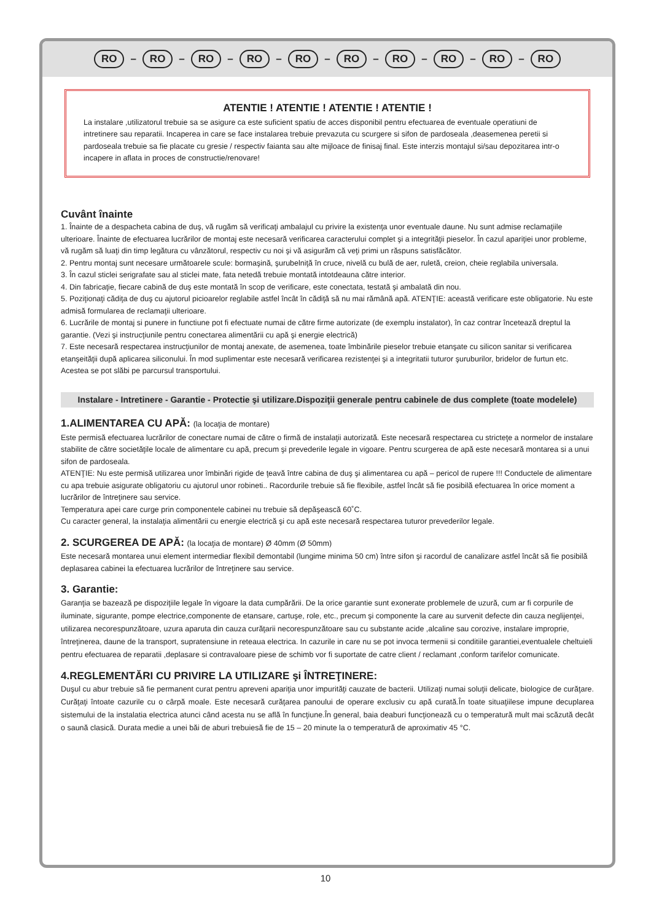RO – RO – RO – RO – RO – RO – RO – RO – RO – RO
ATENTIE ! ATENTIE ! ATENTIE ! ATENTIE !
La instalare ,utilizatorul trebuie sa se asigure ca este suficient spatiu de acces disponibil pentru efectuarea de eventuale operatiuni de intretinere sau reparatii. Incaperea in care se face instalarea trebuie prevazuta cu scurgere si sifon de pardoseala ,deasemenea peretii si pardoseala trebuie sa fie placate cu gresie / respectiv faianta sau alte mijloace de finisaj final. Este interzis montajul si/sau depozitarea intr-o incapere in aflata in proces de constructie/renovare!
Cuvânt înainte
1. Înainte de a despacheta cabina de duş, vă rugăm să verificaţi ambalajul cu privire la existenţa unor eventuale daune. Nu sunt admise reclamaţiile ulterioare. Înainte de efectuarea lucrărilor de montaj este necesară verificarea caracterului complet şi a integrităţii pieselor. În cazul apariţiei unor probleme, vă rugăm să luaţi din timp legătura cu vânzătorul, respectiv cu noi şi vă asigurăm că veţi primi un răspuns satisfăcător.
2. Pentru montaj sunt necesare următoarele scule: bormaşină, şurubelniţă în cruce, nivelă cu bulă de aer, ruletă, creion, cheie reglabila universala.
3. În cazul sticlei serigrafate sau al sticlei mate, fata netedă trebuie montată intotdeauna către interior.
4. Din fabricaţie, fiecare cabină de duş este montată în scop de verificare, este conectata, testată şi ambalată din nou.
5. Poziţionaţi cădiţa de duş cu ajutorul picioarelor reglabile astfel încât în cădiţă să nu mai rămână apă. ATENŢIE: această verificare este obligatorie. Nu este admisă formularea de reclamaţii ulterioare.
6. Lucrările de montaj si punere in functiune pot fi efectuate numai de către firme autorizate (de exemplu instalator), în caz contrar încetează dreptul la garantie. (Vezi şi instrucţiunile pentru conectarea alimentării cu apă şi energie electrică)
7. Este necesară respectarea instrucţiunilor de montaj anexate, de asemenea, toate îmbinările pieselor trebuie etanşate cu silicon sanitar si verificarea etanşeităţii după aplicarea siliconului. În mod suplimentar este necesară verificarea rezistenţei şi a integritatii tuturor şuruburilor, bridelor de furtun etc. Acestea se pot slăbi pe parcursul transportului.
Instalare - Intretinere - Garantie - Protectie şi utilizare.Dispoziţii generale pentru cabinele de dus complete (toate modelele)
1.ALIMENTAREA CU APĂ: (la locaţia de montare)
Este permisă efectuarea lucrărilor de conectare numai de către o firmă de instalaţii autorizată. Este necesară respectarea cu stricteţe a normelor de instalare stabilite de către societăţile locale de alimentare cu apă, precum şi prevederile legale in vigoare. Pentru scurgerea de apă este necesară montarea si a unui sifon de pardoseala.
ATENŢIE: Nu este permisă utilizarea unor îmbinări rigide de ţeavă între cabina de duş şi alimentarea cu apă – pericol de rupere !!! Conductele de alimentare cu apa trebuie asigurate obligatoriu cu ajutorul unor robineti.. Racordurile trebuie să fie flexibile, astfel încât să fie posibilă efectuarea în orice moment a lucrărilor de întreţinere sau service.
Temperatura apei care curge prin componentele cabinei nu trebuie să depăşească 60˚C.
Cu caracter general, la instalaţia alimentării cu energie electrică şi cu apă este necesară respectarea tuturor prevederilor legale.
2. SCURGEREA DE APĂ: (la locaţia de montare) Ø 40mm (Ø 50mm)
Este necesară montarea unui element intermediar flexibil demontabil (lungime minima 50 cm) între sifon şi racordul de canalizare astfel încât să fie posibilă deplasarea cabinei la efectuarea lucrărilor de întreţinere sau service.
3. Garantie:
Garanţia se bazează pe dispoziţiile legale în vigoare la data cumpărării. De la orice garantie sunt exonerate problemele de uzură, cum ar fi corpurile de iluminate, sigurante, pompe electrice,componente de etansare, cartuşe, role, etc., precum şi componente la care au survenit defecte din cauza neglijenţei, utilizarea necorespunzătoare, uzura aparuta din cauza curăţarii necorespunzătoare sau cu substante acide ,alcaline sau corozive, instalare improprie, întreţinerea, daune de la transport, supratensiune in reteaua electrica. In cazurile in care nu se pot invoca termenii si conditiile garantiei,eventualele cheltuieli pentru efectuarea de reparatii ,deplasare si contravaloare piese de schimb vor fi suportate de catre client / reclamant ,conform tarifelor comunicate.
4.REGLEMENTĂRI CU PRIVIRE LA UTILIZARE şi ÎNTREŢINERE:
Duşul cu abur trebuie să fie permanent curat pentru apreveni apariţia unor impurităţi cauzate de bacterii. Utilizaţi numai soluţii delicate, biologice de curăţare. Curăţaţi întoate cazurile cu o cârpă moale. Este necesară curăţarea panoului de operare exclusiv cu apă curată.În toate situaţiilese impune decuplarea sistemului de la instalatia electrica atunci când acesta nu se află în funcţiune.În general, baia deaburi funcţionează cu o temperatură mult mai scăzută decât o saună clasică. Durata medie a unei băi de aburi trebuiesă fie de 15 – 20 minute la o temperatură de aproximativ 45 °C.
10